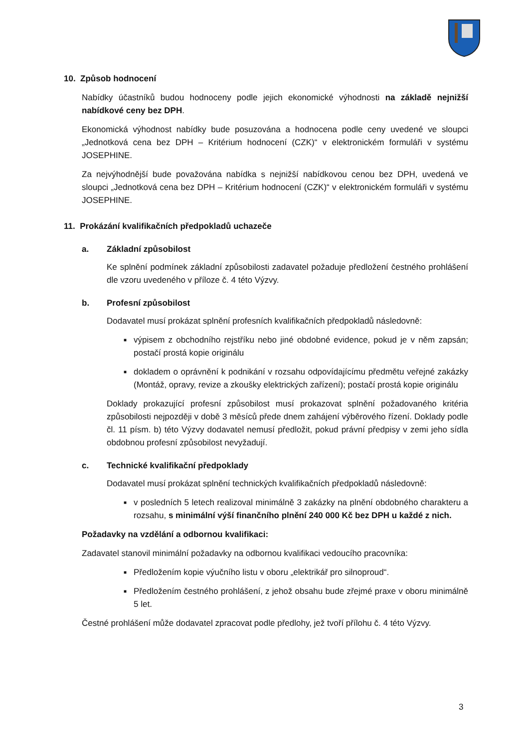10. Způsob hodnocení
Nabídky účastníků budou hodnoceny podle jejich ekonomické výhodnosti na základě nejnižší nabídkové ceny bez DPH.
Ekonomická výhodnost nabídky bude posuzována a hodnocena podle ceny uvedené ve sloupci „Jednotková cena bez DPH – Kritérium hodnocení (CZK)“ v elektronickém formuláři v systému JOSEPHINE.
Za nejvýhodnější bude považována nabídka s nejnižší nabídkovou cenou bez DPH, uvedená ve sloupci „Jednotková cena bez DPH – Kritérium hodnocení (CZK)“ v elektronickém formuláři v systému JOSEPHINE.
11. Prokázání kvalifikačních předpokladů uchazeče
a. Základní způsobilost
Ke splnění podmínek základní způsobilosti zadavatel požaduje předložení čestného prohlášení dle vzoru uvedeného v příloze č. 4 této Výzvy.
b. Profesní způsobilost
Dodavatel musí prokázat splnění profesních kvalifikačních předpokladů následovně:
■ výpisem z obchodního rejstříku nebo jiné obdobné evidence, pokud je v něm zapsán; postačí prostá kopie originálu
■ dokladem o oprávnění k podnikání v rozsahu odpovídajícímu předmětu veřejné zakázky (Montáž, opravy, revize a zkoušky elektrických zařízení); postačí prostá kopie originálu
Doklady prokazující profesní způsobilost musí prokazovat splnění požadovaného kritéria způsobilosti nejpozději v době 3 měsíců přede dnem zahájení výběrového řízení. Doklady podle čl. 11 písm. b) této Výzvy dodavatel nemusí předložit, pokud právní předpisy v zemi jeho sídla obdobnou profesní způsobilost nevyžadují.
c. Technické kvalifikační předpoklady
Dodavatel musí prokázat splnění technických kvalifikačních předpokladů následovně:
■ v posledních 5 letech realizoval minimálně 3 zakázky na plnění obdobného charakteru a rozsahu, s minimální výší finančního plnění 240 000 Kč bez DPH u každé z nich.
Požadavky na vzdělání a odbornou kvalifikaci:
Zadavatel stanovil minimální požadavky na odbornou kvalifikaci vedoucího pracovníka:
■ Předložením kopie výučního listu v oboru „elektrikář pro silnoproud“.
■ Předložením čestného prohlášení, z jehož obsahu bude zřejmé praxe v oboru minimálně 5 let.
Čestné prohlášení může dodavatel zpracovat podle předlohy, jež tvoří přílohu č. 4 této Výzvy.
3